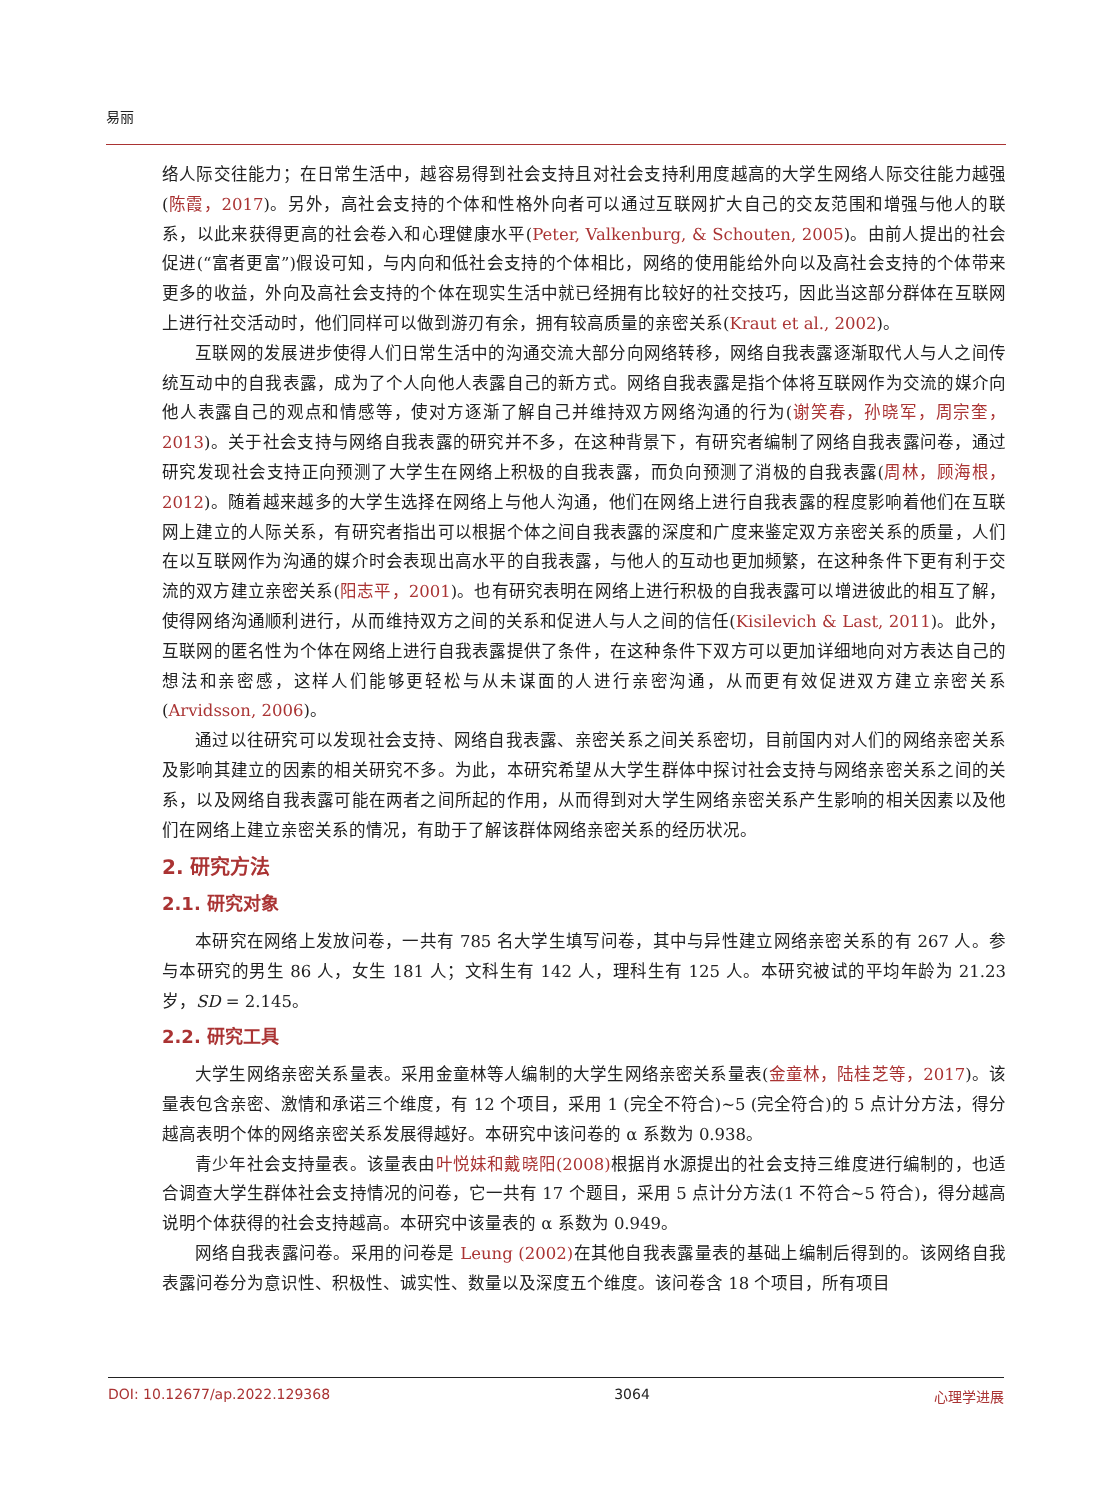易丽
络人际交往能力；在日常生活中，越容易得到社会支持且对社会支持利用度越高的大学生网络人际交往能力越强(陈霞，2017)。另外，高社会支持的个体和性格外向者可以通过互联网扩大自己的交友范围和增强与他人的联系，以此来获得更高的社会卷入和心理健康水平(Peter, Valkenburg, & Schouten, 2005)。由前人提出的社会促进(“富者更富”)假设可知，与内向和低社会支持的个体相比，网络的使用能给外向以及高社会支持的个体带来更多的收益，外向及高社会支持的个体在现实生活中就已经拥有比较好的社交技巧，因此当这部分群体在互联网上进行社交活动时，他们同样可以做到游刃有余，拥有较高质量的亲密关系(Kraut et al., 2002)。
互联网的发展进步使得人们日常生活中的沟通交流大部分向网络转移，网络自我表露逐渐取代人与人之间传统互动中的自我表露，成为了个人向他人表露自己的新方式。网络自我表露是指个体将互联网作为交流的媒介向他人表露自己的观点和情感等，使对方逐渐了解自己并维持双方网络沟通的行为(谢笑春，孙晓军，周宗奎，2013)。关于社会支持与网络自我表露的研究并不多，在这种背景下，有研究者编制了网络自我表露问卷，通过研究发现社会支持正向预测了大学生在网络上积极的自我表露，而负向预测了消极的自我表露(周林，顾海根，2012)。随着越来越多的大学生选择在网络上与他人沟通，他们在网络上进行自我表露的程度影响着他们在互联网上建立的人际关系，有研究者指出可以根据个体之间自我表露的深度和广度来鉴定双方亲密关系的质量，人们在以互联网作为沟通的媒介时会表现出高水平的自我表露，与他人的互动也更加频繁，在这种条件下更有利于交流的双方建立亲密关系(阳志平，2001)。也有研究表明在网络上进行积极的自我表露可以增进彼此的相互了解，使得网络沟通顺利进行，从而维持双方之间的关系和促进人与人之间的信任(Kisilevich & Last, 2011)。此外，互联网的匿名性为个体在网络上进行自我表露提供了条件，在这种条件下双方可以更加详细地向对方表达自己的想法和亲密感，这样人们能够更轻松与从未谋面的人进行亲密沟通，从而更有效促进双方建立亲密关系(Arvidsson, 2006)。
通过以往研究可以发现社会支持、网络自我表露、亲密关系之间关系密切，目前国内对人们的网络亲密关系及影响其建立的因素的相关研究不多。为此，本研究希望从大学生群体中探讨社会支持与网络亲密关系之间的关系，以及网络自我表露可能在两者之间所起的作用，从而得到对大学生网络亲密关系产生影响的相关因素以及他们在网络上建立亲密关系的情况，有助于了解该群体网络亲密关系的经历状况。
2. 研究方法
2.1. 研究对象
本研究在网络上发放问卷，一共有 785 名大学生填写问卷，其中与异性建立网络亲密关系的有 267 人。参与本研究的男生 86 人，女生 181 人；文科生有 142 人，理科生有 125 人。本研究被试的平均年龄为 21.23 岁，SD = 2.145。
2.2. 研究工具
大学生网络亲密关系量表。采用金童林等人编制的大学生网络亲密关系量表(金童林，陆桂芝等，2017)。该量表包含亲密、激情和承诺三个维度，有 12 个项目，采用 1 (完全不符合)~5 (完全符合)的 5 点计分方法，得分越高表明个体的网络亲密关系发展得越好。本研究中该问卷的 α 系数为 0.938。
青少年社会支持量表。该量表由叶悦妹和戴晓阳(2008) 根据肖水源提出的社会支持三维度进行编制的，也适合调查大学生群体社会支持情况的问卷，它一共有 17 个题目，采用 5 点计分方法(1 不符合~5 符合)，得分越高说明个体获得的社会支持越高。本研究中该量表的 α 系数为 0.949。
网络自我表露问卷。采用的问卷是 Leung (2002) 在其他自我表露量表的基础上编制后得到的。该网络自我表露问卷分为意识性、积极性、诚实性、数量以及深度五个维度。该问卷含 18 个项目，所有项目
DOI: 10.12677/ap.2022.129368 3064 心理学进展